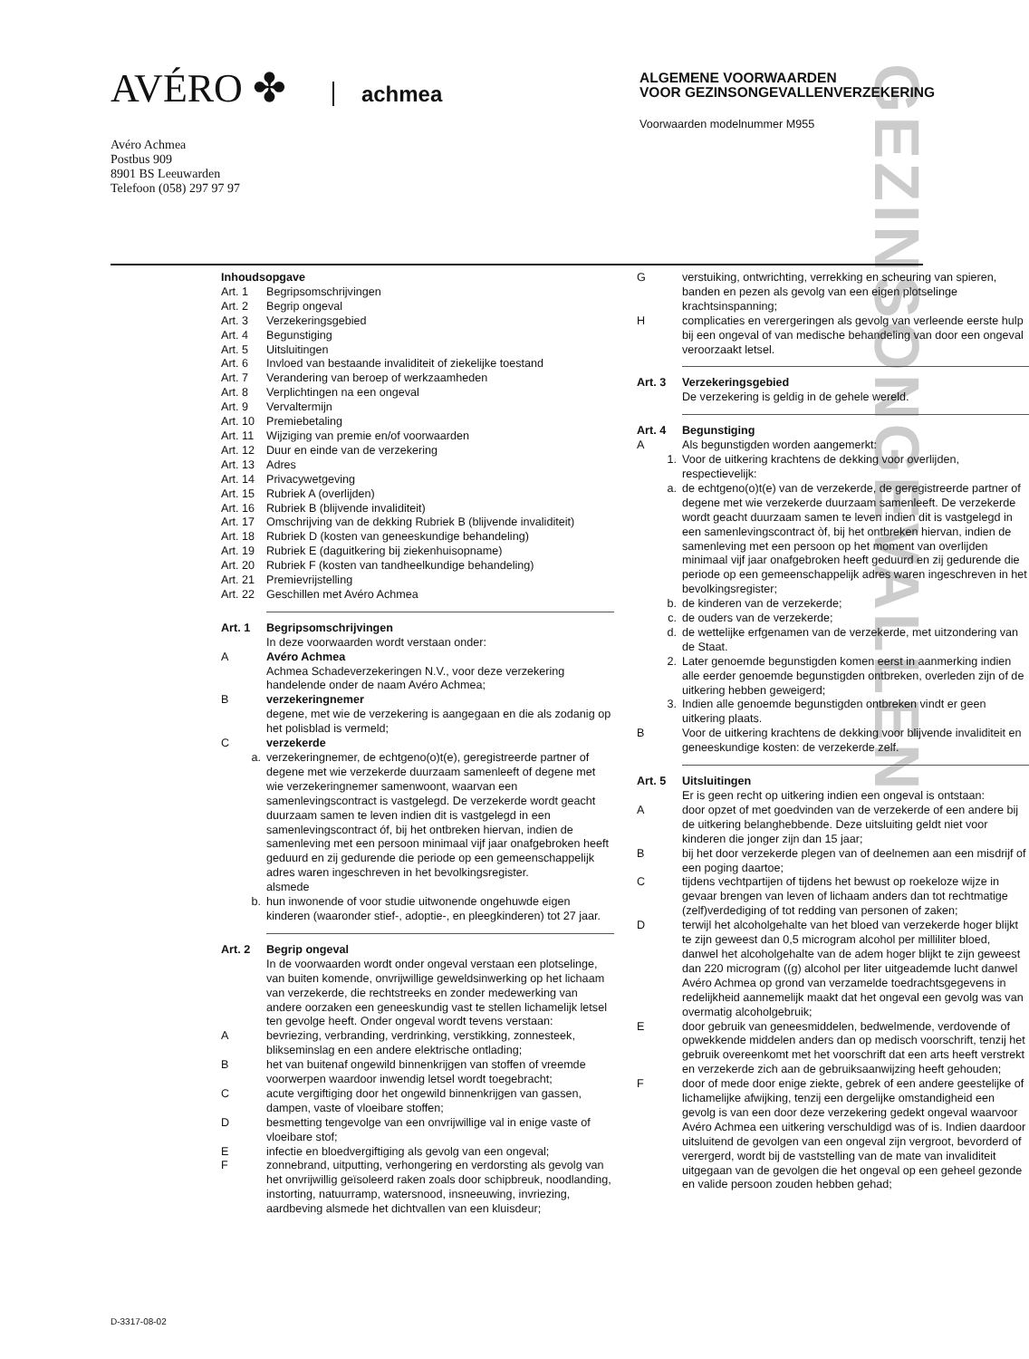GEZINSONGEVALLEN
AVÉRO ✤ achmea
Avéro Achmea
Postbus 909
8901 BS Leeuwarden
Telefoon (058) 297 97 97
ALGEMENE VOORWAARDEN
VOOR GEZINSONGEVALLENVERZEKERING
Voorwaarden modelnummer M955
Inhoudsopgave
Art. 1 Begripsomschrijvingen
Art. 2 Begrip ongeval
Art. 3 Verzekeringsgebied
Art. 4 Begunstiging
Art. 5 Uitsluitingen
Art. 6 Invloed van bestaande invaliditeit of ziekelijke toestand
Art. 7 Verandering van beroep of werkzaamheden
Art. 8 Verplichtingen na een ongeval
Art. 9 Vervaltermijn
Art. 10 Premiebetaling
Art. 11 Wijziging van premie en/of voorwaarden
Art. 12 Duur en einde van de verzekering
Art. 13 Adres
Art. 14 Privacywetgeving
Art. 15 Rubriek A (overlijden)
Art. 16 Rubriek B (blijvende invaliditeit)
Art. 17 Omschrijving van de dekking Rubriek B (blijvende invaliditeit)
Art. 18 Rubriek D (kosten van geneeskundige behandeling)
Art. 19 Rubriek E (daguitkering bij ziekenhuisopname)
Art. 20 Rubriek F (kosten van tandheelkundige behandeling)
Art. 21 Premievrijstelling
Art. 22 Geschillen met Avéro Achmea
Art. 1 Begripsomschrijvingen
In deze voorwaarden wordt verstaan onder:
A Avéro Achmea
Achmea Schadeverzekeringen N.V., voor deze verzekering handelende onder de naam Avéro Achmea;
B verzekeringnemer
degene, met wie de verzekering is aangegaan en die als zodanig op het polisblad is vermeld;
Cverzekerde
a. verzekeringnemer, de echtgeno(o)t(e), geregistreerde partner of degene met wie verzekerde duurzaam samenleeft of degene met wie verzekeringnemer samenwoont, waarvan een samenlevingscontract is vastgelegd. De verzekerde wordt geacht duurzaam samen te leven indien dit is vastgelegd in een samenlevingscontract óf, bij het ontbreken hiervan, indien de samenleving met een persoon minimaal vijf jaar onafgebroken heeft geduurd en zij gedurende die periode op een gemeenschappelijk adres waren ingeschreven in het bevolkingsregister.
alsmede
b. hun inwonende of voor studie uitwonende ongehuwde eigen kinderen (waaronder stief-, adoptie-, en pleegkinderen) tot 27 jaar.
Art. 2 Begrip ongeval
In de voorwaarden wordt onder ongeval verstaan een plotselinge, van buiten komende, onvrijwillige geweldsinwerking op het lichaam van verzekerde, die rechtstreeks en zonder medewerking van andere oorzaken een geneeskundig vast te stellen lichamelijk letsel ten gevolge heeft. Onder ongeval wordt tevens verstaan:
A bevriezing, verbranding, verdrinking, verstikking, zonnesteek, blikseminslag en een andere elektrische ontlading;
B het van buitenaf ongewild binnenkrijgen van stoffen of vreemde voorwerpen waardoor inwendig letsel wordt toegebracht;
C acute vergiftiging door het ongewild binnenkrijgen van gassen, dampen, vaste of vloeibare stoffen;
D besmetting tengevolge van een onvrijwillige val in enige vaste of vloeibare stof;
E infectie en bloedvergiftiging als gevolg van een ongeval;
F zonnebrand, uitputting, verhongering en verdorsting als gevolg van het onvrijwillig geïsoleerd raken zoals door schipbreuk, noodlanding, instorting, natuurramp, watersnood, insneeuwing, invriezing, aardbeving alsmede het dichtvallen van een kluisdeur;
G verstuiking, ontwrichting, verrekking en scheuring van spieren, banden en pezen als gevolg van een eigen plotselinge krachtsinspanning;
H complicaties en verergeringen als gevolg van verleende eerste hulp bij een ongeval of van medische behandeling van door een ongeval veroorzaakt letsel.
Art. 3 Verzekeringsgebied
De verzekering is geldig in de gehele wereld.
Art. 4 Begunstiging
A Als begunstigden worden aangemerkt:
1. Voor de uitkering krachtens de dekking voor overlijden, respectievelijk:
a. de echtgeno(o)t(e) van de verzekerde, de geregistreerde partner of degene met wie verzekerde duurzaam samenleeft. De verzekerde wordt geacht duurzaam samen te leven indien dit is vastgelegd in een samenlevingscontract òf, bij het ontbreken hiervan, indien de samenleving met een persoon op het moment van overlijden minimaal vijf jaar onafgebroken heeft geduurd en zij gedurende die periode op een gemeenschappelijk adres waren ingeschreven in het bevolkingsregister;
b. de kinderen van de verzekerde;
c. de ouders van de verzekerde;
d. de wettelijke erfgenamen van de verzekerde, met uitzondering van de Staat.
2. Later genoemde begunstigden komen eerst in aanmerking indien alle eerder genoemde begunstigden ontbreken, overleden zijn of de uitkering hebben geweigerd;
3. Indien alle genoemde begunstigden ontbreken vindt er geen uitkering plaats.
B Voor de uitkering krachtens de dekking voor blijvende invaliditeit en geneeskundige kosten: de verzekerde zelf.
Art. 5 Uitsluitingen
Er is geen recht op uitkering indien een ongeval is ontstaan:
A door opzet of met goedvinden van de verzekerde of een andere bij de uitkering belanghebbende. Deze uitsluiting geldt niet voor kinderen die jonger zijn dan 15 jaar;
B bij het door verzekerde plegen van of deelnemen aan een misdrijf of een poging daartoe;
C tijdens vechtpartijen of tijdens het bewust op roekeloze wijze in gevaar brengen van leven of lichaam anders dan tot rechtmatige (zelf)verdediging of tot redding van personen of zaken;
D terwijl het alcoholgehalte van het bloed van verzekerde hoger blijkt te zijn geweest dan 0,5 microgram alcohol per milliliter bloed, danwel het alcoholgehalte van de adem hoger blijkt te zijn geweest dan 220 microgram ((g) alcohol per liter uitgeademde lucht danwel Avéro Achmea op grond van verzamelde toedrachtsgegevens in redelijkheid aannemelijk maakt dat het ongeval een gevolg was van overmatig alcoholgebruik;
E door gebruik van geneesmiddelen, bedwelmende, verdovende of opwekkende middelen anders dan op medisch voorschrift, tenzij het gebruik overeenkomt met het voorschrift dat een arts heeft verstrekt en verzekerde zich aan de gebruiksaanwijzing heeft gehouden;
F door of mede door enige ziekte, gebrek of een andere geestelijke of lichamelijke afwijking, tenzij een dergelijke omstandigheid een gevolg is van een door deze verzekering gedekt ongeval waarvoor Avéro Achmea een uitkering verschuldigd was of is. Indien daardoor uitsluitend de gevolgen van een ongeval zijn vergroot, bevorderd of verergerd, wordt bij de vaststelling van de mate van invaliditeit uitgegaan van de gevolgen die het ongeval op een geheel gezonde en valide persoon zouden hebben gehad;
D-3317-08-02